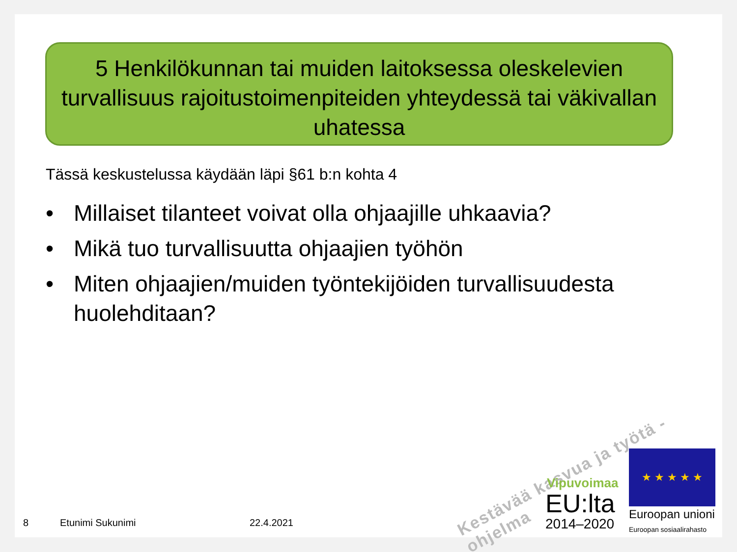5 Henkilökunnan tai muiden laitoksessa oleskelevien turvallisuus rajoitustoimenpiteiden yhteydessä tai väkivallan uhatessa
Tässä keskustelussa käydään läpi §61 b:n kohta 4
• Millaiset tilanteet voivat olla ohjaajille uhkaavia?
• Mikä tuo turvallisuutta ohjaajien työhön
• Miten ohjaajien/muiden työntekijöiden turvallisuudesta huolehditaan?
Kestävää kasvua ja työtä -ohjelma
Vipuvoimaa
EU:lta
2014–2020
★ ★ ★ ★ ★
Euroopan unioni
Euroopan sosiaalirahasto
8 Etunimi Sukunimi 22.4.2021